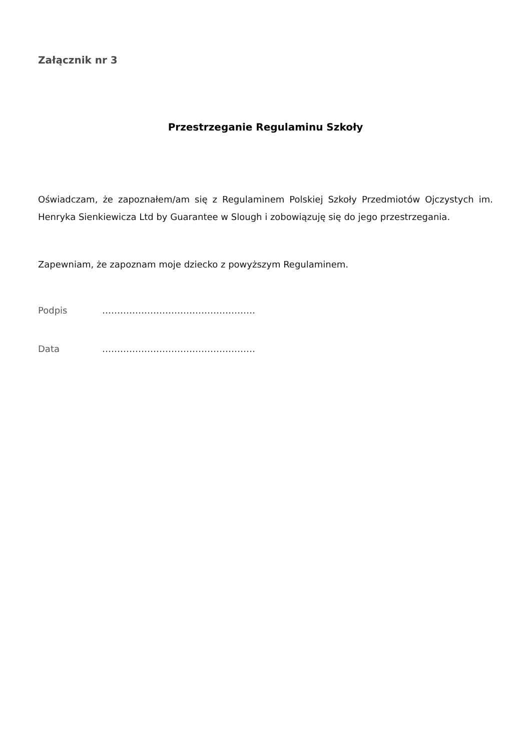Załącznik nr 3
Przestrzeganie Regulaminu Szkoły
Oświadczam, że zapoznałem/am się z Regulaminem Polskiej Szkoły Przedmiotów Ojczystych im. Henryka Sienkiewicza Ltd by Guarantee w Slough i zobowiązuję się do jego przestrzegania.
Zapewniam, że zapoznam moje dziecko z powyższym Regulaminem.
Podpis ……………………………………………
Data ……………………………………………